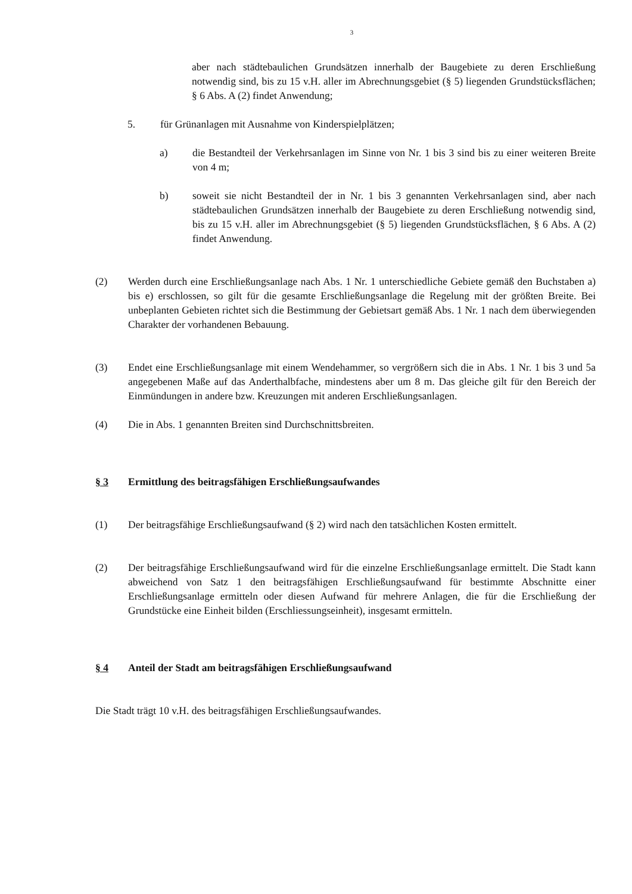3
aber nach städtebaulichen Grundsätzen innerhalb der Baugebiete zu deren Erschließung notwendig sind, bis zu 15 v.H. aller im Abrechnungsgebiet (§ 5) liegenden Grundstücksflächen; § 6 Abs. A (2) findet Anwendung;
5. für Grünanlagen mit Ausnahme von Kinderspielplätzen;
a) die Bestandteil der Verkehrsanlagen im Sinne von Nr. 1 bis 3 sind bis zu einer weiteren Breite von 4 m;
b) soweit sie nicht Bestandteil der in Nr. 1 bis 3 genannten Verkehrsanlagen sind, aber nach städtebaulichen Grundsätzen innerhalb der Baugebiete zu deren Erschließung notwendig sind, bis zu 15 v.H. aller im Abrechnungsgebiet (§ 5) liegenden Grundstücksflächen, § 6 Abs. A (2) findet Anwendung.
(2) Werden durch eine Erschließungsanlage nach Abs. 1 Nr. 1 unterschiedliche Gebiete gemäß den Buchstaben a) bis e) erschlossen, so gilt für die gesamte Erschließungsanlage die Regelung mit der größten Breite. Bei unbeplanten Gebieten richtet sich die Bestimmung der Gebietsart gemäß Abs. 1 Nr. 1 nach dem überwiegenden Charakter der vorhandenen Bebauung.
(3) Endet eine Erschließungsanlage mit einem Wendehammer, so vergrößern sich die in Abs. 1 Nr. 1 bis 3 und 5a angegebenen Maße auf das Anderthalbfache, mindestens aber um 8 m. Das gleiche gilt für den Bereich der Einmündungen in andere bzw. Kreuzungen mit anderen Erschließungsanlagen.
(4) Die in Abs. 1 genannten Breiten sind Durchschnittsbreiten.
§ 3 Ermittlung des beitragsfähigen Erschließungsaufwandes
(1) Der beitragsfähige Erschließungsaufwand (§ 2) wird nach den tatsächlichen Kosten ermittelt.
(2) Der beitragsfähige Erschließungsaufwand wird für die einzelne Erschließungsanlage ermittelt. Die Stadt kann abweichend von Satz 1 den beitragsfähigen Erschließungsaufwand für bestimmte Abschnitte einer Erschließungsanlage ermitteln oder diesen Aufwand für mehrere Anlagen, die für die Erschließung der Grundstücke eine Einheit bilden (Erschliessungseinheit), insgesamt ermitteln.
§ 4 Anteil der Stadt am beitragsfähigen Erschließungsaufwand
Die Stadt trägt 10 v.H. des beitragsfähigen Erschließungsaufwandes.